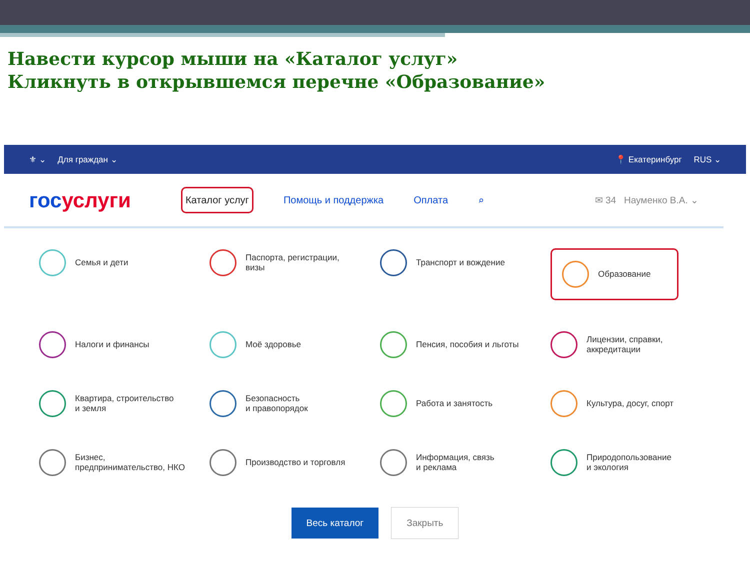Навести курсор мыши на «Каталог услуг»
Кликнуть в открывшемся перечне «Образование»
⚜ ⌄ Для граждан ⌄ 📍 Екатеринбург RUS ⌄
госуслуги
Каталог услуг Помощь и поддержка Оплата ⌕ ✉ 34 Науменко В.А. ⌄
Семья и дети
Паспорта, регистрации,
визы
Транспорт и вождение
Образование
Налоги и финансы
Моё здоровье
Пенсия, пособия и льготы
Лицензии, справки,
аккредитации
Квартира, строительство
и земля
Безопасность
и правопорядок
Работа и занятость
Культура, досуг, спорт
Бизнес,
предпринимательство, НКО
Производство и торговля
Информация, связь
и реклама
Природопользование
и экология
Весь каталог Закрыть